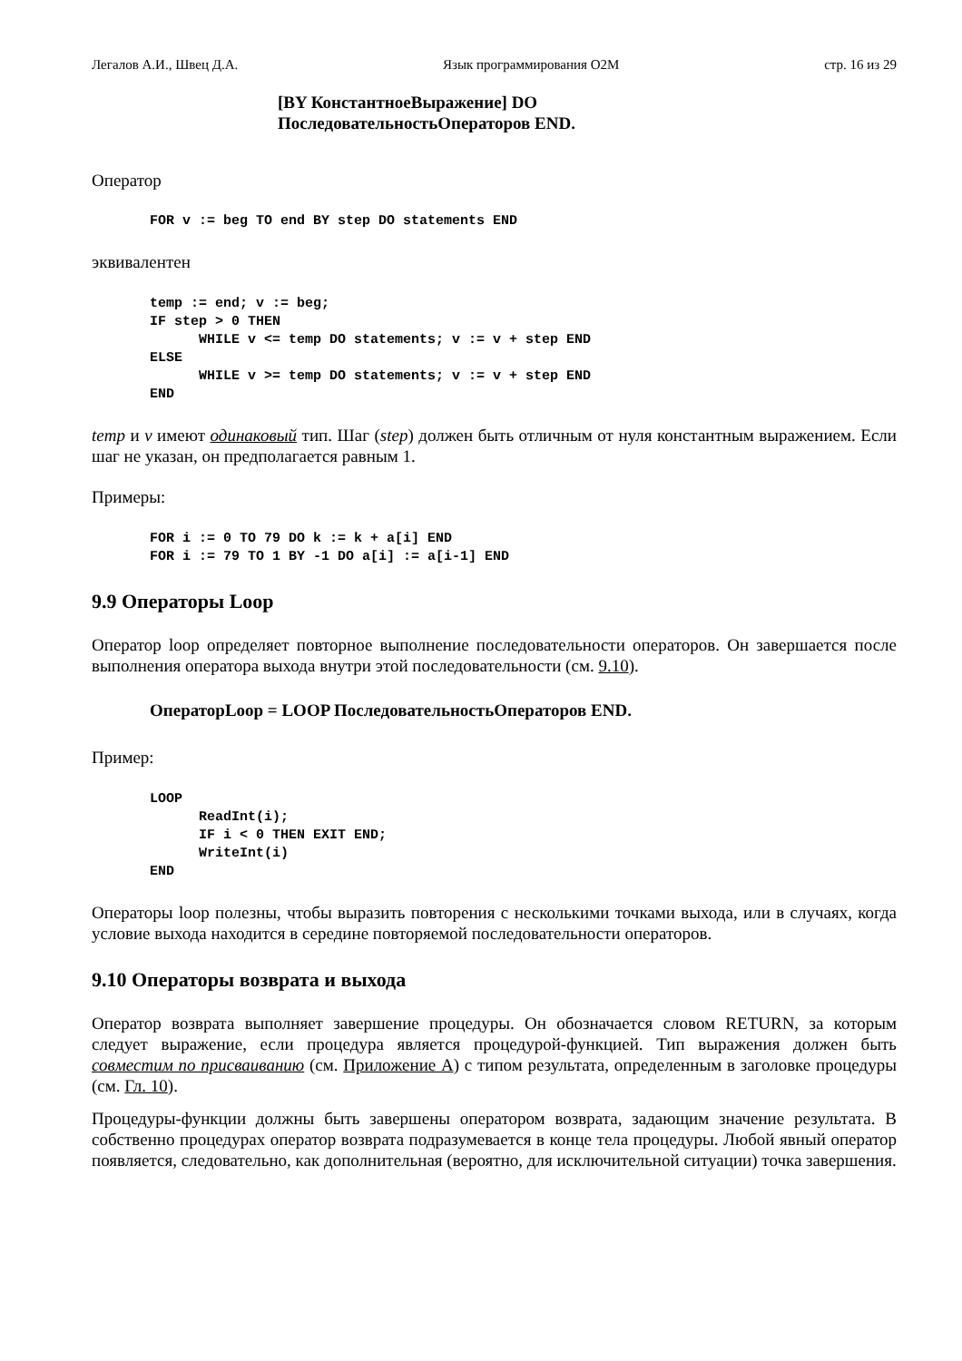Легалов А.И., Швец Д.А. Язык программирования O2M стр. 16 из 29
[BY КонстантноеВыражение] DO
ПоследовательностьОператоров END.
Оператор
FOR v := beg TO end BY step DO statements END
эквивалентен
temp := end; v := beg;
IF step > 0 THEN
      WHILE v <= temp DO statements; v := v + step END
ELSE
      WHILE v >= temp DO statements; v := v + step END
END
temp и v имеют одинаковый тип. Шаг (step) должен быть отличным от нуля константным выражением. Если шаг не указан, он предполагается равным 1.
Примеры:
FOR i := 0 TO 79 DO k := k + a[i] END
FOR i := 79 TO 1 BY -1 DO a[i] := a[i-1] END
9.9 Операторы Loop
Оператор loop определяет повторное выполнение последовательности операторов. Он завершается после выполнения оператора выхода внутри этой последовательности (см. 9.10).
ОператорLoop = LOOP ПоследовательностьОператоров END.
Пример:
LOOP
      ReadInt(i);
      IF i < 0 THEN EXIT END;
      WriteInt(i)
END
Операторы loop полезны, чтобы выразить повторения с несколькими точками выхода, или в случаях, когда условие выхода находится в середине повторяемой последовательности операторов.
9.10 Операторы возврата и выхода
Оператор возврата выполняет завершение процедуры. Он обозначается словом RETURN, за которым следует выражение, если процедура является процедурой-функцией. Тип выражения должен быть совместим по присваиванию (см. Приложение А) с типом результата, определенным в заголовке процедуры (см. Гл. 10).
Процедуры-функции должны быть завершены оператором возврата, задающим значение результата. В собственно процедурах оператор возврата подразумевается в конце тела процедуры. Любой явный оператор появляется, следовательно, как дополнительная (вероятно, для исключительной ситуации) точка завершения.